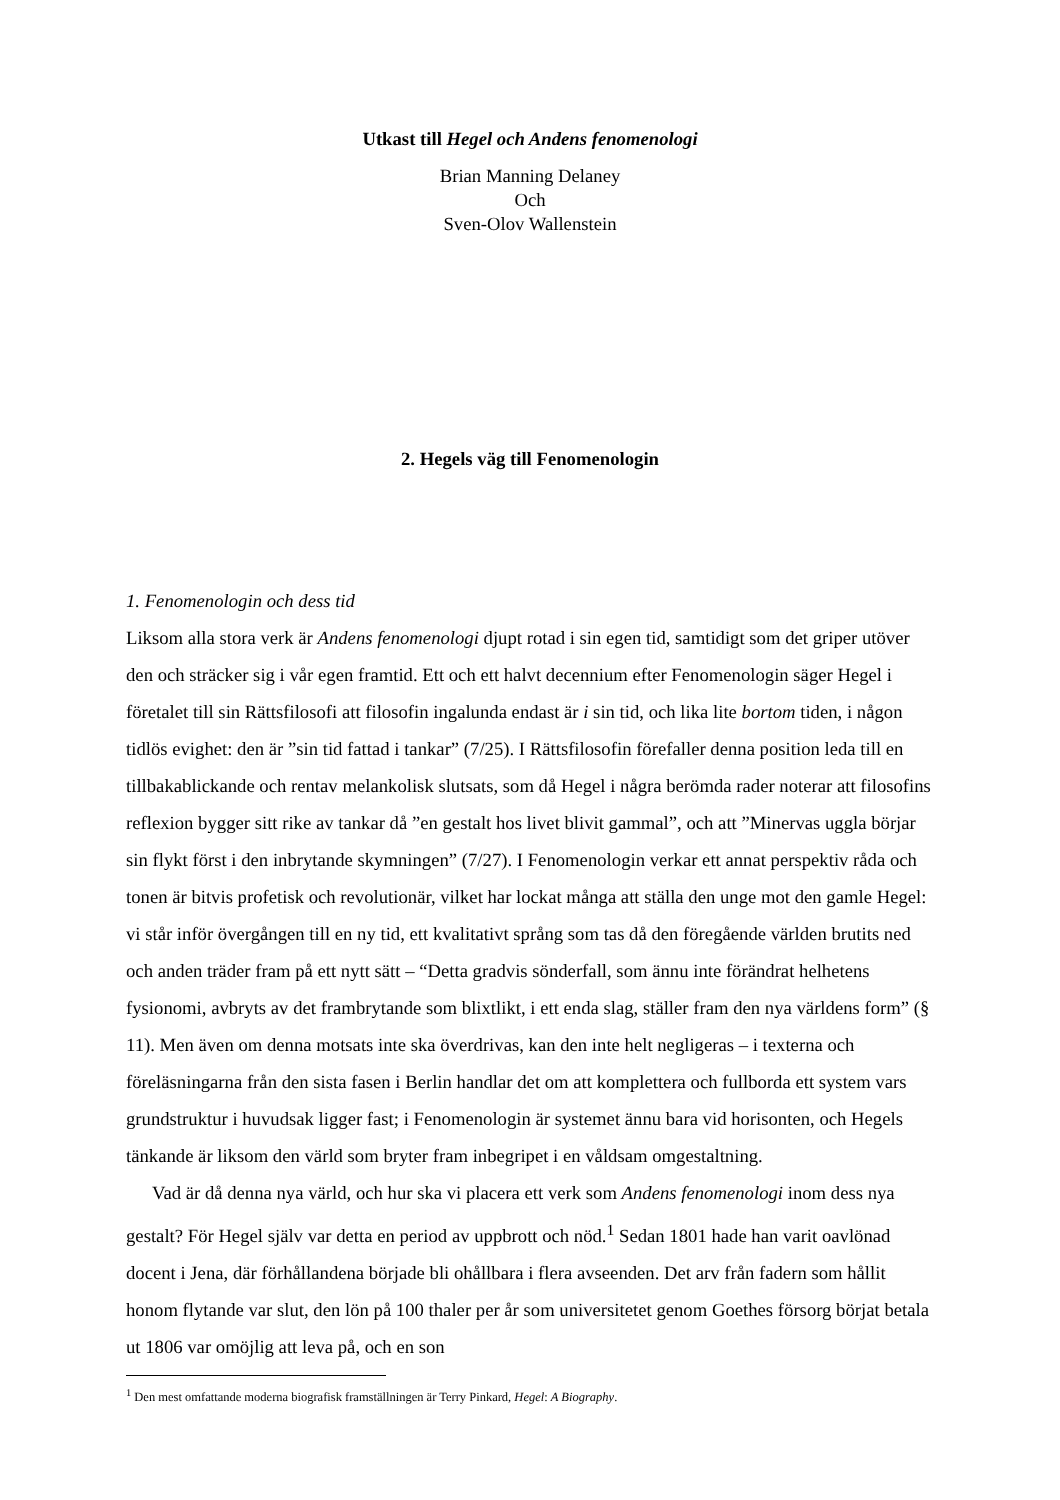Utkast till Hegel och Andens fenomenologi
Brian Manning Delaney
Och
Sven-Olov Wallenstein
2. Hegels väg till Fenomenologin
1. Fenomenologin och dess tid
Liksom alla stora verk är Andens fenomenologi djupt rotad i sin egen tid, samtidigt som det griper utöver den och sträcker sig i vår egen framtid. Ett och ett halvt decennium efter Fenomenologin säger Hegel i företalet till sin Rättsfilosofi att filosofin ingalunda endast är i sin tid, och lika lite bortom tiden, i någon tidlös evighet: den är ”sin tid fattad i tankar” (7/25). I Rättsfilosofin förefaller denna position leda till en tillbakablickande och rentav melankolisk slutsats, som då Hegel i några berömda rader noterar att filosofins reflexion bygger sitt rike av tankar då ”en gestalt hos livet blivit gammal”, och att ”Minervas uggla börjar sin flykt först i den inbrytande skymningen” (7/27). I Fenomenologin verkar ett annat perspektiv råda och tonen är bitvis profetisk och revolutionär, vilket har lockat många att ställa den unge mot den gamle Hegel: vi står inför övergången till en ny tid, ett kvalitativt språng som tas då den föregående världen brutits ned och anden träder fram på ett nytt sätt – “Detta gradvis sönderfall, som ännu inte förändrat helhetens fysionomi, avbryts av det frambrytande som blixtlikt, i ett enda slag, ställer fram den nya världens form” (§ 11). Men även om denna motsats inte ska överdrivas, kan den inte helt negligeras – i texterna och föreläsningarna från den sista fasen i Berlin handlar det om att komplettera och fullborda ett system vars grundstruktur i huvudsak ligger fast; i Fenomenologin är systemet ännu bara vid horisonten, och Hegels tänkande är liksom den värld som bryter fram inbegripet i en våldsam omgestaltning.
Vad är då denna nya värld, och hur ska vi placera ett verk som Andens fenomenologi inom dess nya gestalt? För Hegel själv var detta en period av uppbrott och nöd.<sup>1</sup> Sedan 1801 hade han varit oavlönad docent i Jena, där förhållandena började bli ohållbara i flera avseenden. Det arv från fadern som hållit honom flytande var slut, den lön på 100 thaler per år som universitetet genom Goethes försorg börjat betala ut 1806 var omöjlig att leva på, och en son
<sup>1</sup> Den mest omfattande moderna biografisk framställningen är Terry Pinkard, Hegel: A Biography.